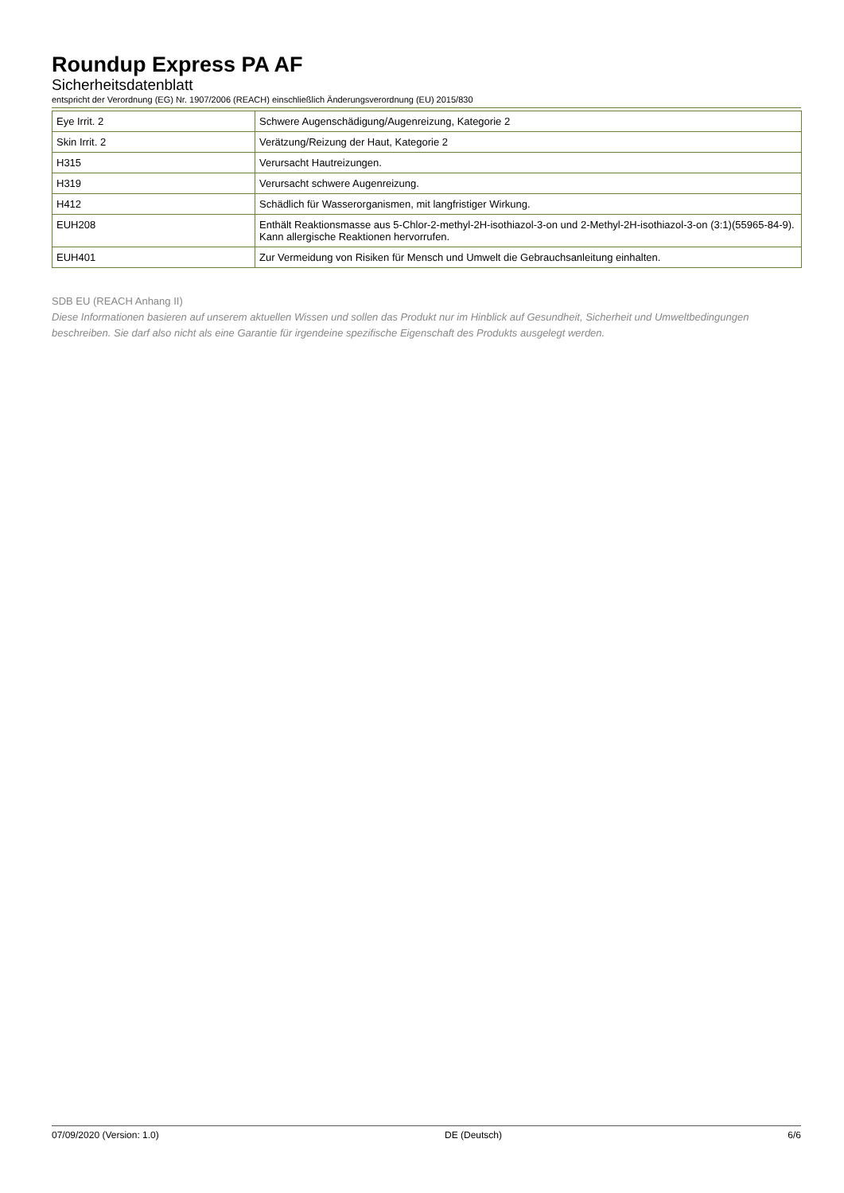Roundup Express PA AF
Sicherheitsdatenblatt
entspricht der Verordnung (EG) Nr. 1907/2006 (REACH) einschließlich Änderungsverordnung (EU) 2015/830
| Eye Irrit. 2 | Schwere Augenschädigung/Augenreizung, Kategorie 2 |
| Skin Irrit. 2 | Verätzung/Reizung der Haut, Kategorie 2 |
| H315 | Verursacht Hautreizungen. |
| H319 | Verursacht schwere Augenreizung. |
| H412 | Schädlich für Wasserorganismen, mit langfristiger Wirkung. |
| EUH208 | Enthält Reaktionsmasse aus 5-Chlor-2-methyl-2H-isothiazol-3-on und 2-Methyl-2H-isothiazol-3-on (3:1)(55965-84-9). Kann allergische Reaktionen hervorrufen. |
| EUH401 | Zur Vermeidung von Risiken für Mensch und Umwelt die Gebrauchsanleitung einhalten. |
SDB EU (REACH Anhang II)
Diese Informationen basieren auf unserem aktuellen Wissen und sollen das Produkt nur im Hinblick auf Gesundheit, Sicherheit und Umweltbedingungen beschreiben. Sie darf also nicht als eine Garantie für irgendeine spezifische Eigenschaft des Produkts ausgelegt werden.
07/09/2020 (Version: 1.0) DE (Deutsch) 6/6